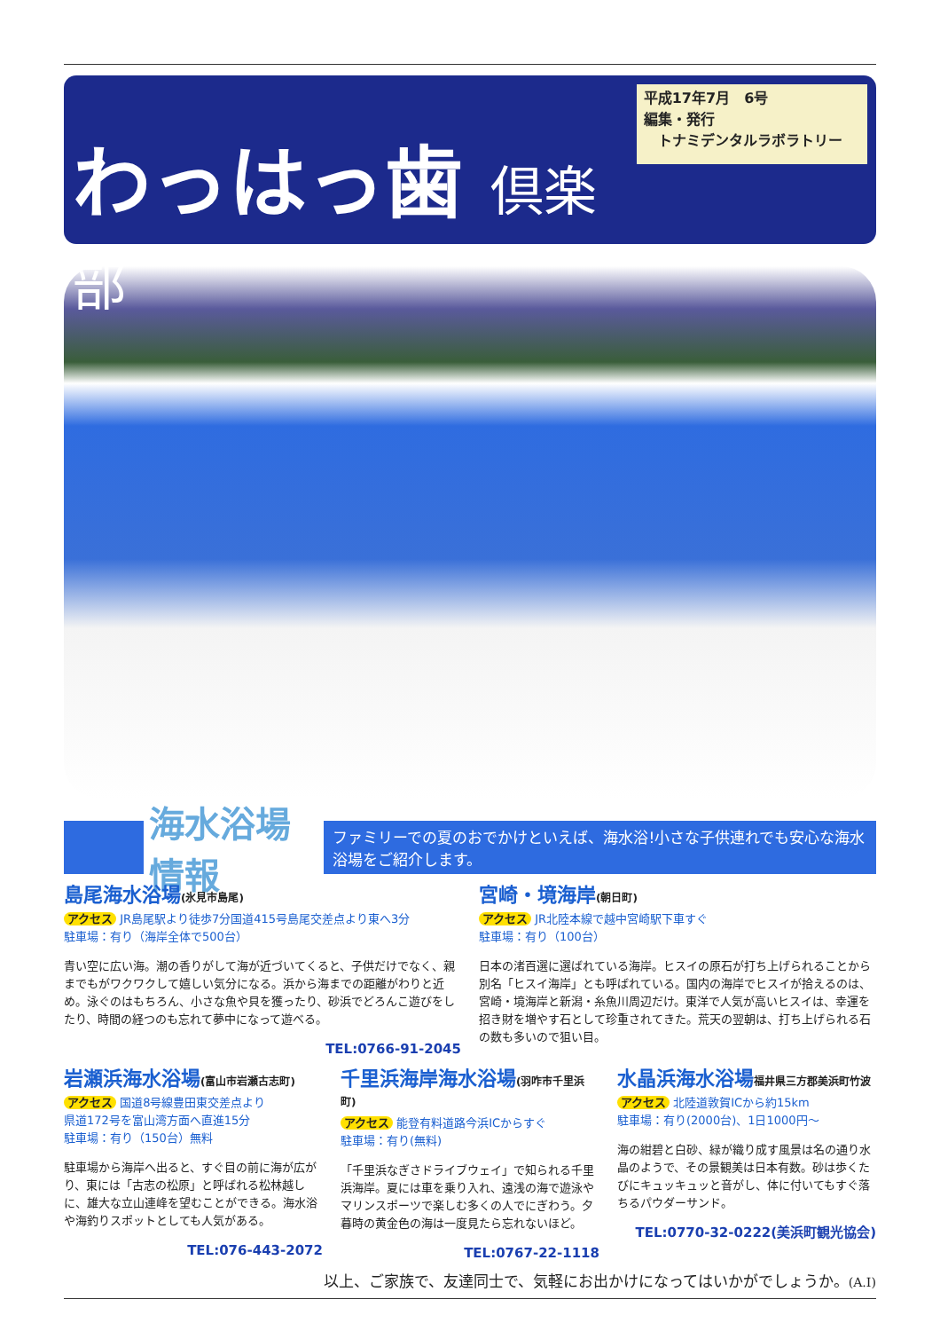わっはっ歯 倶楽部
平成17年7月　6号
編集・発行
　トナミデンタルラボラトリー
海水浴場情報
ファミリーでの夏のおでかけといえば、海水浴!小さな子供連れでも安心な海水浴場をご紹介します。
島尾海水浴場(氷見市島尾)
アクセス JR島尾駅より徒歩7分国道415号島尾交差点より東へ3分
駐車場：有り（海岸全体で500台）
青い空に広い海。潮の香りがして海が近づいてくると、子供だけでなく、親までもがワクワクして嬉しい気分になる。浜から海までの距離がわりと近め。泳ぐのはもちろん、小さな魚や貝を獲ったり、砂浜でどろんこ遊びをしたり、時間の経つのも忘れて夢中になって遊べる。
TEL:0766-91-2045
宮崎・境海岸(朝日町)
アクセス JR北陸本線で越中宮崎駅下車すぐ
駐車場：有り（100台）
日本の渚百選に選ばれている海岸。ヒスイの原石が打ち上げられることから別名「ヒスイ海岸」とも呼ばれている。国内の海岸でヒスイが拾えるのは、宮崎・境海岸と新潟・糸魚川周辺だけ。東洋で人気が高いヒスイは、幸運を招き財を増やす石として珍重されてきた。荒天の翌朝は、打ち上げられる石の数も多いので狙い目。
岩瀬浜海水浴場(富山市岩瀬古志町)
アクセス 国道8号線豊田東交差点より
県道172号を富山湾方面へ直進15分
駐車場：有り（150台）無料
駐車場から海岸へ出ると、すぐ目の前に海が広がり、東には「古志の松原」と呼ばれる松林越しに、雄大な立山連峰を望むことができる。海水浴や海釣りスポットとしても人気がある。
TEL:076-443-2072
千里浜海岸海水浴場(羽咋市千里浜町)
アクセス 能登有料道路今浜ICからすぐ
駐車場：有り(無料)
「千里浜なぎさドライブウェイ」で知られる千里浜海岸。夏には車を乗り入れ、遠浅の海で遊泳やマリンスポーツで楽しむ多くの人でにぎわう。夕暮時の黄金色の海は一度見たら忘れないほど。
TEL:0767-22-1118
水晶浜海水浴場福井県三方郡美浜町竹波
アクセス 北陸道敦賀ICから約15km
駐車場：有り(2000台)、1日1000円～
海の紺碧と白砂、緑が織り成す風景は名の通り水晶のようで、その景観美は日本有数。砂は歩くたびにキュッキュッと音がし、体に付いてもすぐ落ちるパウダーサンド。
TEL:0770-32-0222(美浜町観光協会)
以上、ご家族で、友達同士で、気軽にお出かけになってはいかがでしょうか。(A.I)